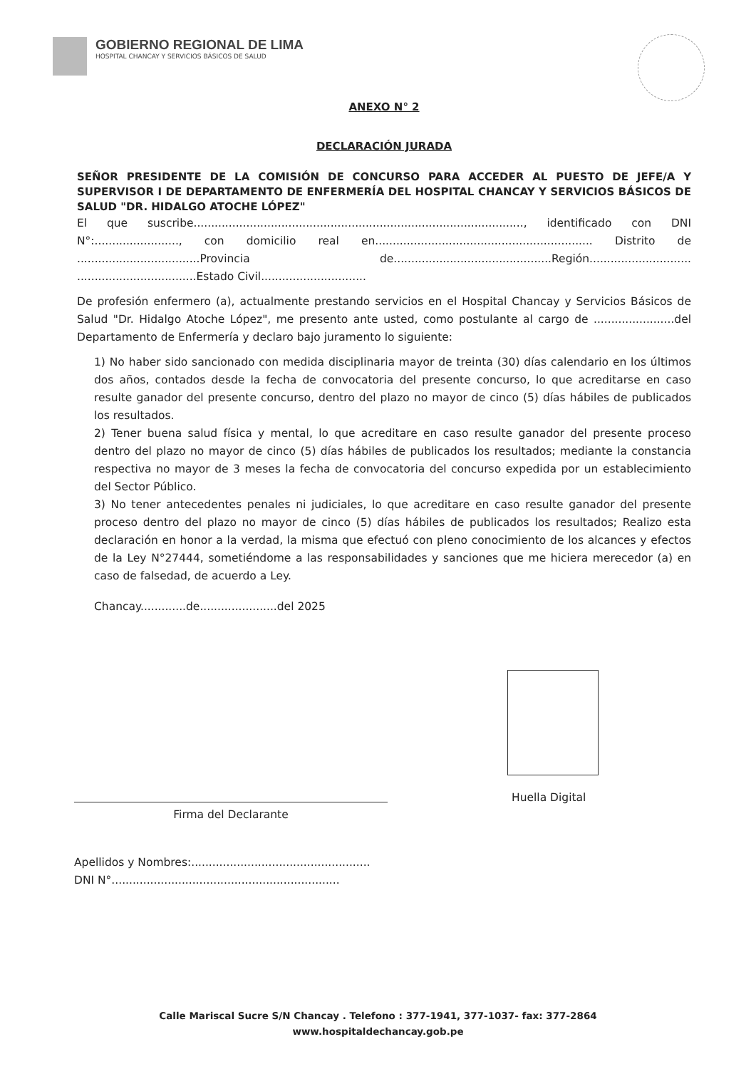GOBIERNO REGIONAL DE LIMA
HOSPITAL CHANCAY Y SERVICIOS BÁSICOS DE SALUD
ANEXO N° 2
DECLARACIÓN JURADA
SEÑOR PRESIDENTE DE LA COMISIÓN DE CONCURSO PARA ACCEDER AL PUESTO DE JEFE/A Y SUPERVISOR I DE DEPARTAMENTO DE ENFERMERÍA DEL HOSPITAL CHANCAY Y SERVICIOS BÁSICOS DE SALUD "DR. HIDALGO ATOCHE LÓPEZ"
El que suscribe.............................................................................................., identificado con DNI N°:........................, con domicilio real en.............................................................. Distrito de ...................................Provincia de.............................................Región............................. ..................................Estado Civil..............................
De profesión enfermero (a), actualmente prestando servicios en el Hospital Chancay y Servicios Básicos de Salud "Dr. Hidalgo Atoche López", me presento ante usted, como postulante al cargo de .......................del Departamento de Enfermería y declaro bajo juramento lo siguiente:
1) No haber sido sancionado con medida disciplinaria mayor de treinta (30) días calendario en los últimos dos años, contados desde la fecha de convocatoria del presente concurso, lo que acreditarse en caso resulte ganador del presente concurso, dentro del plazo no mayor de cinco (5) días hábiles de publicados los resultados.
2) Tener buena salud física y mental, lo que acreditare en caso resulte ganador del presente proceso dentro del plazo no mayor de cinco (5) días hábiles de publicados los resultados; mediante la constancia respectiva no mayor de 3 meses la fecha de convocatoria del concurso expedida por un establecimiento del Sector Público.
3) No tener antecedentes penales ni judiciales, lo que acreditare en caso resulte ganador del presente proceso dentro del plazo no mayor de cinco (5) días hábiles de publicados los resultados; Realizo esta declaración en honor a la verdad, la misma que efectuó con pleno conocimiento de los alcances y efectos de la Ley N°27444, sometiéndome a las responsabilidades y sanciones que me hiciera merecedor (a) en caso de falsedad, de acuerdo a Ley.
Chancay.............de......................del 2025
Huella Digital
Firma del Declarante
Apellidos y Nombres:...................................................
DNI N°.................................................................
Calle Mariscal Sucre S/N Chancay . Telefono : 377-1941, 377-1037- fax: 377-2864
www.hospitaldechancay.gob.pe